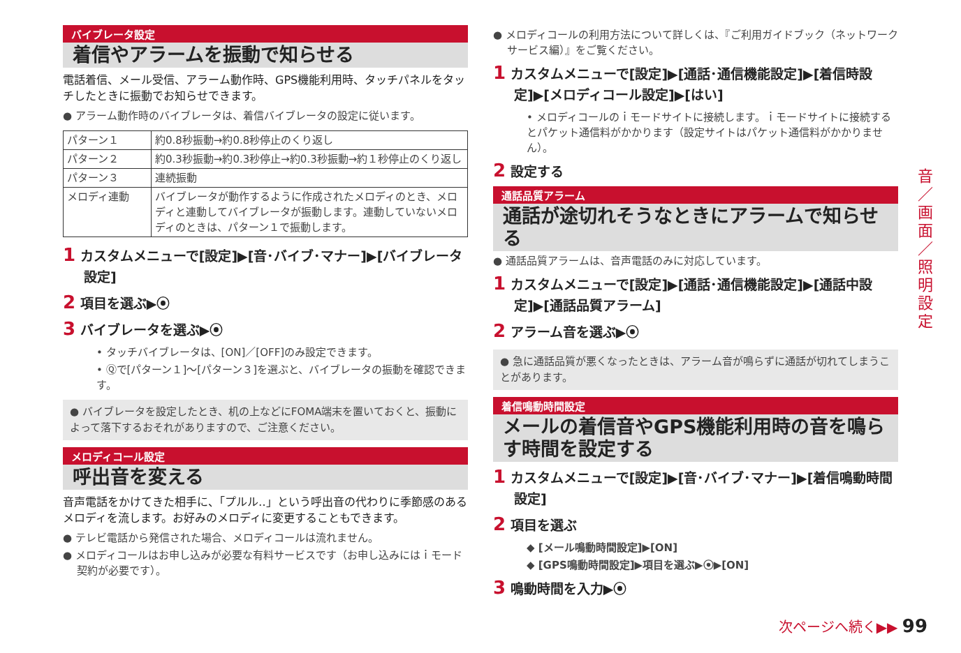バイブレータ設定
着信やアラームを振動で知らせる
電話着信、メール受信、アラーム動作時、GPS機能利用時、タッチパネルをタッチしたときに振動でお知らせできます。
● アラーム動作時のバイブレータは、着信バイブレータの設定に従います。
| パターン１ | 約0.8秒振動→約0.8秒停止のくり返し |
| パターン２ | 約0.3秒振動→約0.3秒停止→約0.3秒振動→約１秒停止のくり返し |
| パターン３ | 連続振動 |
| メロディ連動 | バイブレータが動作するように作成されたメロディのとき、メロディと連動してバイブレータが振動します。連動していないメロディのときは、パターン１で振動します。 |
1 カスタムメニューで[設定]▶[音･バイブ･マナー]▶[バイブレータ設定]
2 項目を選ぶ▶⦿
3 バイブレータを選ぶ▶⦿
• タッチバイブレータは、[ON]／[OFF]のみ設定できます。
• Ⓠで[パターン１]～[パターン３]を選ぶと、バイブレータの振動を確認できます。
● バイブレータを設定したとき、机の上などにFOMA端末を置いておくと、振動によって落下するおそれがありますので、ご注意ください。
メロディコール設定
呼出音を変える
音声電話をかけてきた相手に、「プルル‥」という呼出音の代わりに季節感のあるメロディを流します。お好みのメロディに変更することもできます。
● テレビ電話から発信された場合、メロディコールは流れません。
● メロディコールはお申し込みが必要な有料サービスです（お申し込みにはｉモード契約が必要です）。
● メロディコールの利用方法について詳しくは、『ご利用ガイドブック（ネットワークサービス編）』をご覧ください。
1 カスタムメニューで[設定]▶[通話･通信機能設定]▶[着信時設定]▶[メロディコール設定]▶[はい]
• メロディコールのｉモードサイトに接続します。ｉモードサイトに接続するとパケット通信料がかかります（設定サイトはパケット通信料がかかりません）。
2 設定する
通話品質アラーム
通話が途切れそうなときにアラームで知らせる
● 通話品質アラームは、音声電話のみに対応しています。
1 カスタムメニューで[設定]▶[通話･通信機能設定]▶[通話中設定]▶[通話品質アラーム]
2 アラーム音を選ぶ▶⦿
● 急に通話品質が悪くなったときは、アラーム音が鳴らずに通話が切れてしまうことがあります。
着信鳴動時間設定
メールの着信音やGPS機能利用時の音を鳴らす時間を設定する
1 カスタムメニューで[設定]▶[音･バイブ･マナー]▶[着信鳴動時間設定]
2 項目を選ぶ
◆ [メール鳴動時間設定]▶[ON]
◆ [GPS鳴動時間設定]▶項目を選ぶ▶⦿▶[ON]
3 鳴動時間を入力▶⦿
音／画面／照明設定
次ページへ続く▶▶ 99